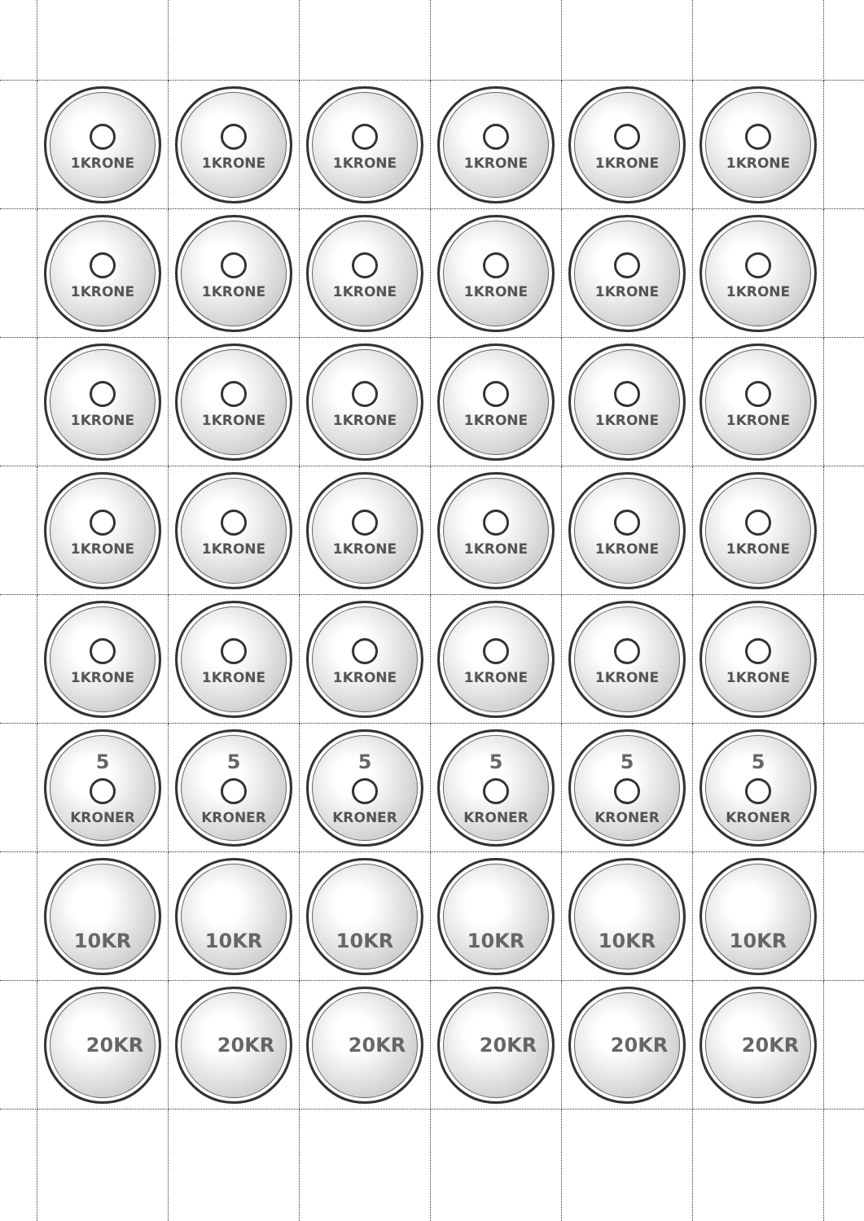1KRONE
1KRONE
1KRONE
1KRONE
1KRONE
1KRONE
1KRONE
1KRONE
1KRONE
1KRONE
1KRONE
1KRONE
1KRONE
1KRONE
1KRONE
1KRONE
1KRONE
1KRONE
1KRONE
1KRONE
1KRONE
1KRONE
1KRONE
1KRONE
1KRONE
1KRONE
1KRONE
1KRONE
1KRONE
1KRONE
5
KRONER
5
KRONER
5
KRONER
5
KRONER
5
KRONER
5
KRONER
10KR
10KR
10KR
10KR
10KR
10KR
20KR
20KR
20KR
20KR
20KR
20KR